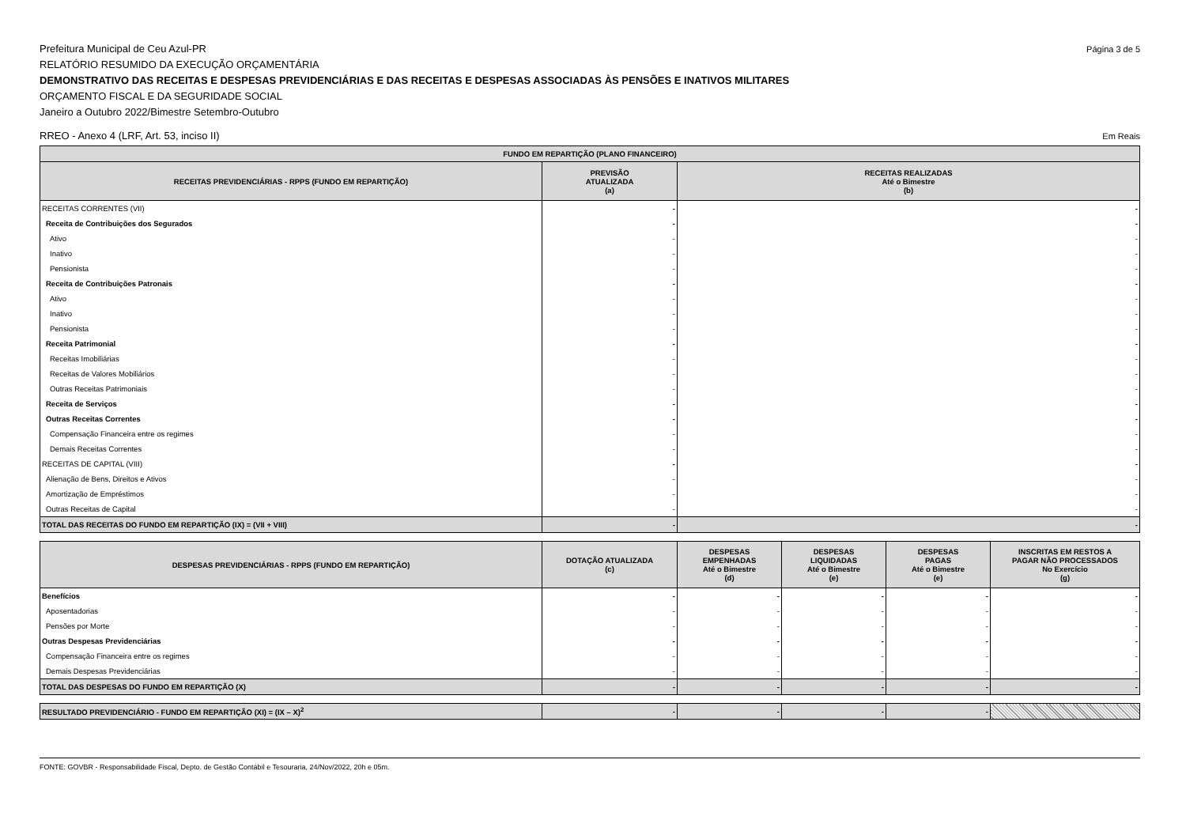Prefeitura Municipal de Ceu Azul-PR Página 3 de 5
RELATÓRIO RESUMIDO DA EXECUÇÃO ORÇAMENTÁRIA
DEMONSTRATIVO DAS RECEITAS E DESPESAS PREVIDENCIÁRIAS E DAS RECEITAS E DESPESAS ASSOCIADAS ÀS PENSÕES E INATIVOS MILITARES
ORÇAMENTO FISCAL E DA SEGURIDADE SOCIAL
Janeiro a Outubro 2022/Bimestre Setembro-Outubro
RREO - Anexo 4 (LRF, Art. 53, inciso II) Em Reais
| FUNDO EM REPARTIÇÃO (PLANO FINANCEIRO) | | |
| --- | --- | --- |
| RECEITAS PREVIDENCIÁRIAS - RPPS (FUNDO EM REPARTIÇÃO) | PREVISÃO ATUALIZADA (a) | RECEITAS REALIZADAS Até o Bimestre (b) |
| RECEITAS CORRENTES (VII) | - | - |
| Receita de Contribuições dos Segurados | - | - |
| Ativo | - | - |
| Inativo | - | - |
| Pensionista | - | - |
| Receita de Contribuições Patronais | - | - |
| Ativo | - | - |
| Inativo | - | - |
| Pensionista | - | - |
| Receita Patrimonial | - | - |
| Receitas Imobiliárias | - | - |
| Receitas de Valores Mobiliários | - | - |
| Outras Receitas Patrimoniais | - | - |
| Receita de Serviços | - | - |
| Outras Receitas Correntes | - | - |
| Compensação Financeira entre os regimes | - | - |
| Demais Receitas Correntes | - | - |
| RECEITAS DE CAPITAL (VIII) | - | - |
| Alienação de Bens, Direitos e Ativos | - | - |
| Amortização de Empréstimos | - | - |
| Outras Receitas de Capital | - | - |
| TOTAL DAS RECEITAS DO FUNDO EM REPARTIÇÃO (IX) = (VII + VIII) | - | - |
| DESPESAS PREVIDENCIÁRIAS - RPPS (FUNDO EM REPARTIÇÃO) | DOTAÇÃO ATUALIZADA (c) | DESPESAS EMPENHADAS Até o Bimestre (d) | DESPESAS LIQUIDADAS Até o Bimestre (e) | DESPESAS PAGAS Até o Bimestre (e) | INSCRITAS EM RESTOS A PAGAR NÃO PROCESSADOS No Exercício (g) |
| --- | --- | --- | --- | --- | --- |
| Benefícios | - | - | - | - | - |
| Aposentadorias | - | - | - | - | - |
| Pensões por Morte | - | - | - | - | - |
| Outras Despesas Previdenciárias | - | - | - | - | - |
| Compensação Financeira entre os regimes | - | - | - | - | - |
| Demais Despesas Previdenciárias | - | - | - | - | - |
| TOTAL DAS DESPESAS DO FUNDO EM REPARTIÇÃO (X) | - | - | - | - | - |
| RESULTADO PREVIDENCIÁRIO - FUNDO EM REPARTIÇÃO (XI) = (IX – X)<sup>2</sup> | - | - | - | - | |
FONTE: GOVBR - Responsabilidade Fiscal, Depto. de Gestão Contábil e Tesouraria, 24/Nov/2022, 20h e 05m.